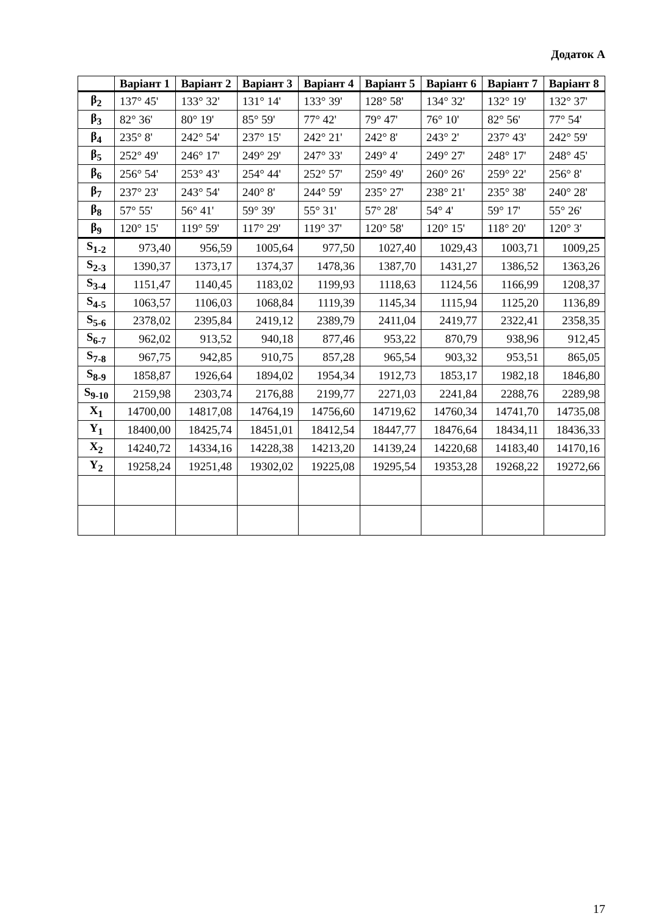Додаток А
| | Варіант 1 | Варіант 2 | Варіант 3 | Варіант 4 | Варіант 5 | Варіант 6 | Варіант 7 | Варіант 8 |
| --- | --- | --- | --- | --- | --- | --- | --- | --- |
| β<sub>2</sub> | 137° 45' | 133° 32' | 131° 14' | 133° 39' | 128° 58' | 134° 32' | 132° 19' | 132° 37' |
| β<sub>3</sub> | 82° 36' | 80° 19' | 85° 59' | 77° 42' | 79° 47' | 76° 10' | 82° 56' | 77° 54' |
| β<sub>4</sub> | 235° 8' | 242° 54' | 237° 15' | 242° 21' | 242° 8' | 243° 2' | 237° 43' | 242° 59' |
| β<sub>5</sub> | 252° 49' | 246° 17' | 249° 29' | 247° 33' | 249° 4' | 249° 27' | 248° 17' | 248° 45' |
| β<sub>6</sub> | 256° 54' | 253° 43' | 254° 44' | 252° 57' | 259° 49' | 260° 26' | 259° 22' | 256° 8' |
| β<sub>7</sub> | 237° 23' | 243° 54' | 240° 8' | 244° 59' | 235° 27' | 238° 21' | 235° 38' | 240° 28' |
| β<sub>8</sub> | 57° 55' | 56° 41' | 59° 39' | 55° 31' | 57° 28' | 54° 4' | 59° 17' | 55° 26' |
| β<sub>9</sub> | 120° 15' | 119° 59' | 117° 29' | 119° 37' | 120° 58' | 120° 15' | 118° 20' | 120° 3' |
| S<sub>1-2</sub> | 973,40 | 956,59 | 1005,64 | 977,50 | 1027,40 | 1029,43 | 1003,71 | 1009,25 |
| S<sub>2-3</sub> | 1390,37 | 1373,17 | 1374,37 | 1478,36 | 1387,70 | 1431,27 | 1386,52 | 1363,26 |
| S<sub>3-4</sub> | 1151,47 | 1140,45 | 1183,02 | 1199,93 | 1118,63 | 1124,56 | 1166,99 | 1208,37 |
| S<sub>4-5</sub> | 1063,57 | 1106,03 | 1068,84 | 1119,39 | 1145,34 | 1115,94 | 1125,20 | 1136,89 |
| S<sub>5-6</sub> | 2378,02 | 2395,84 | 2419,12 | 2389,79 | 2411,04 | 2419,77 | 2322,41 | 2358,35 |
| S<sub>6-7</sub> | 962,02 | 913,52 | 940,18 | 877,46 | 953,22 | 870,79 | 938,96 | 912,45 |
| S<sub>7-8</sub> | 967,75 | 942,85 | 910,75 | 857,28 | 965,54 | 903,32 | 953,51 | 865,05 |
| S<sub>8-9</sub> | 1858,87 | 1926,64 | 1894,02 | 1954,34 | 1912,73 | 1853,17 | 1982,18 | 1846,80 |
| S<sub>9-10</sub> | 2159,98 | 2303,74 | 2176,88 | 2199,77 | 2271,03 | 2241,84 | 2288,76 | 2289,98 |
| X<sub>1</sub> | 14700,00 | 14817,08 | 14764,19 | 14756,60 | 14719,62 | 14760,34 | 14741,70 | 14735,08 |
| Y<sub>1</sub> | 18400,00 | 18425,74 | 18451,01 | 18412,54 | 18447,77 | 18476,64 | 18434,11 | 18436,33 |
| X<sub>2</sub> | 14240,72 | 14334,16 | 14228,38 | 14213,20 | 14139,24 | 14220,68 | 14183,40 | 14170,16 |
| Y<sub>2</sub> | 19258,24 | 19251,48 | 19302,02 | 19225,08 | 19295,54 | 19353,28 | 19268,22 | 19272,66 |
17